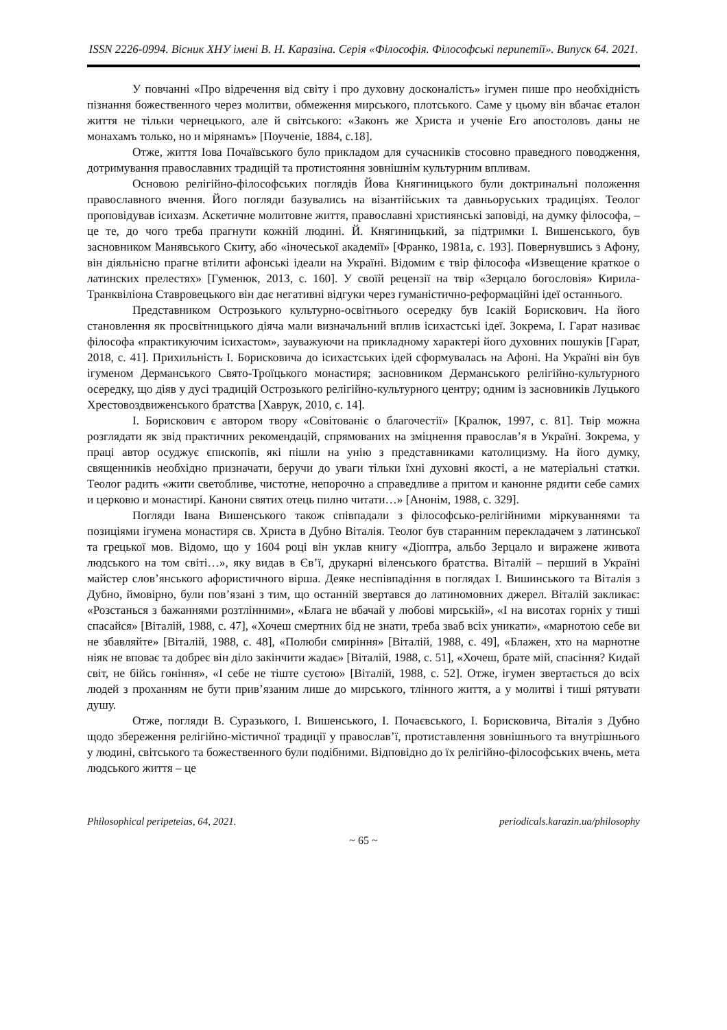ISSN 2226-0994. Вісник ХНУ імені В. Н. Каразіна. Серія «Філософія. Філософські перипетії». Випуск 64. 2021.
У повчанні «Про відречення від світу і про духовну досконалість» ігумен пише про необхідність пізнання божественного через молитви, обмеження мирського, плотського. Саме у цьому він вбачає еталон життя не тільки чернецького, але й світського: «Законъ же Христа и ученіе Его апостоловъ даны не монахамъ только, но и мірянамъ» [Поученіе, 1884, с.18].
Отже, життя Іова Почаївського було прикладом для сучасників стосовно праведного поводження, дотримування православних традицій та протистояння зовнішнім культурним впливам.
Основою релігійно-філософських поглядів Йова Княгиницького були доктринальні положення православного вчення. Його погляди базувались на візантійських та давньоруських традиціях. Теолог проповідував ісихазм. Аскетичне молитовне життя, православні християнські заповіді, на думку філософа, – це те, до чого треба прагнути кожній людині. Й. Княгиницький, за підтримки І. Вишенського, був засновником Манявського Скиту, або «іночеської академії» [Франко, 1981a, с. 193]. Повернувшись з Афону, він діяльнісно прагне втілити афонські ідеали на Україні. Відомим є твір філософа «Извещение краткое о латинских прелестях» [Гуменюк, 2013, с. 160]. У своїй рецензії на твір «Зерцало богословія» Кирила-Транквіліона Ставровецького він дає негативні відгуки через гуманістично-реформаційні ідеї останнього.
Представником Острозького культурно-освітнього осередку був Ісакій Борискович. На його становлення як просвітницького діяча мали визначальний вплив ісихастські ідеї. Зокрема, І. Гарат називає філософа «практикуючим ісихастом», зауважуючи на прикладному характері його духовних пошуків [Гарат, 2018, с. 41]. Прихильність І. Борисковича до ісихастських ідей сформувалась на Афоні. На Україні він був ігуменом Дерманського Свято-Троїцького монастиря; засновником Дерманського релігійно-культурного осередку, що діяв у дусі традицій Острозького релігійно-культурного центру; одним із засновників Луцького Хрестовоздвиженського братства [Хаврук, 2010, с. 14].
І. Борискович є автором твору «Совітованіє о благочестії» [Кралюк, 1997, с. 81]. Твір можна розглядати як звід практичних рекомендацій, спрямованих на зміцнення православ’я в Україні. Зокрема, у праці автор осуджує єпископів, які пішли на унію з представниками католицизму. На його думку, священників необхідно призначати, беручи до уваги тільки їхні духовні якості, а не матеріальні статки. Теолог радить «жити светобливе, чистотне, непорочно а справедливе а притом и канонне рядити себе самих и церковю и монастирі. Канони святих отець пилно читати…» [Анонім, 1988, с. 329].
Погляди Івана Вишенського також співпадали з філософсько-релігійними міркуваннями та позиціями ігумена монастиря св. Христа в Дубно Віталія. Теолог був старанним перекладачем з латинської та грецької мов. Відомо, що у 1604 році він уклав книгу «Діоптра, альбо Зерцало и виражене живота людського на том світі…», яку видав в Єв’ї, друкарні віленського братства. Віталій – перший в Україні майстер слов’янського афористичного вірша. Деяке неспівпадіння в поглядах І. Вишинського та Віталія з Дубно, ймовірно, були пов’язані з тим, що останній звертався до латиномовних джерел. Віталій закликає: «Розстанься з бажаннями розтлінними», «Блага не вбачай у любові мирській», «І на висотах горніх у тиші спасайся» [Віталій, 1988, с. 47], «Хочеш смертних бід не знати, треба зваб всіх уникати», «марнотою себе ви не збавляйте» [Віталій, 1988, с. 48], «Полюби смиріння» [Віталій, 1988, с. 49], «Блажен, хто на марнотне ніяк не вповає та добреє він діло закінчити жадає» [Віталій, 1988, с. 51], «Хочеш, брате мій, спасіння? Кидай світ, не бійсь гоніння», «І себе не тіште суєтою» [Віталій, 1988, с. 52]. Отже, ігумен звертається до всіх людей з проханням не бути прив’язаним лише до мирського, тлінного життя, а у молитві і тиші рятувати душу.
Отже, погляди В. Суразького, І. Вишенського, І. Почаєвського, І. Борисковича, Віталія з Дубно щодо збереження релігійно-містичної традиції у православ’ї, протиставлення зовнішнього та внутрішнього у людині, світського та божественного були подібними. Відповідно до їх релігійно-філософських вчень, мета людського життя – це
Philosophical peripeteias, 64, 2021. periodicals.karazin.ua/philosophy
~ 65 ~